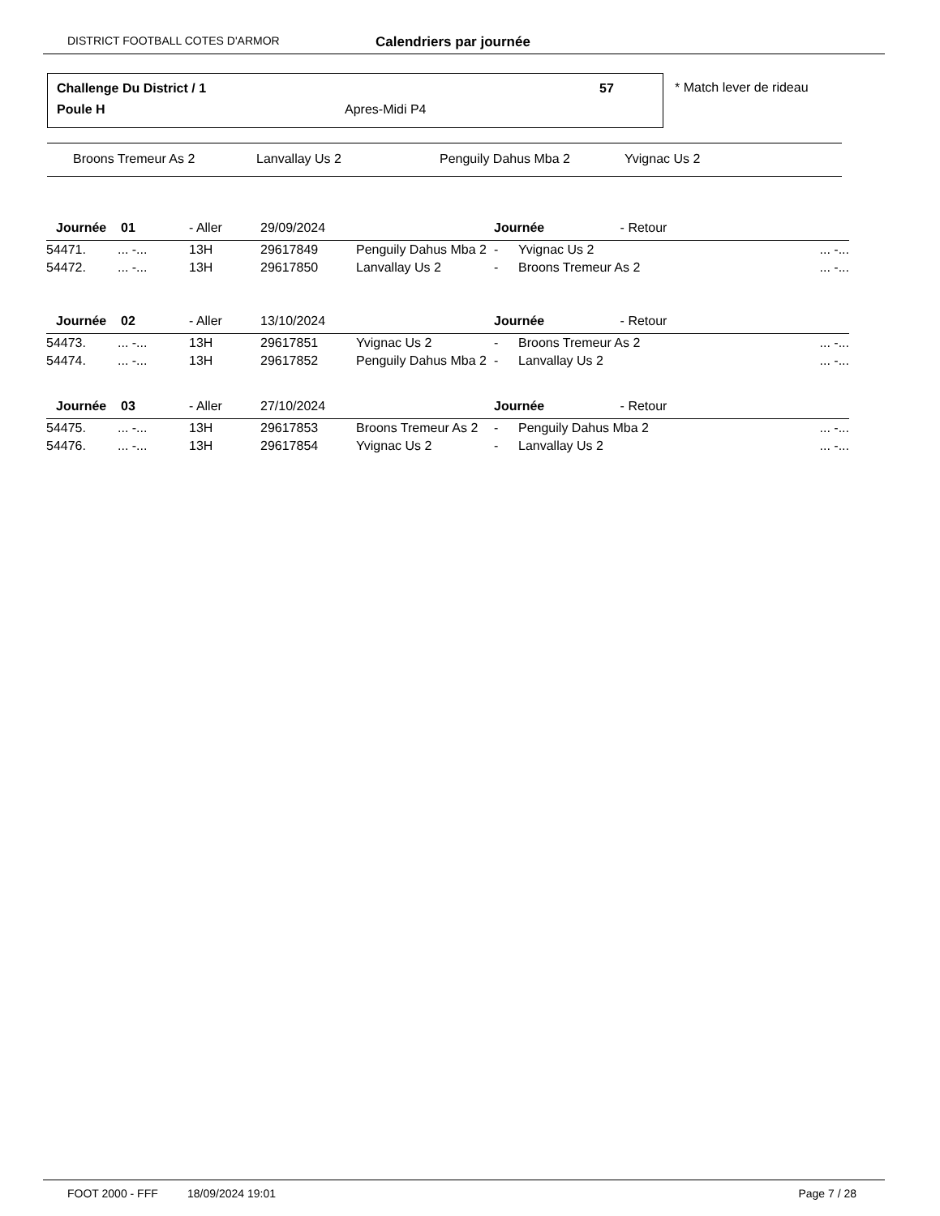DISTRICT FOOTBALL COTES D'ARMOR Calendriers par journée
Challenge Du District / 1 57
Poule H Apres-Midi P4
* Match lever de rideau
Broons Tremeur As 2 Lanvallay Us 2 Penguily Dahus Mba 2 Yvignac Us 2
| Journée 01 | | - Aller | 29/09/2024 | | Journée - Retour | | |
| 54471. | ... -... | 13H | 29617849 | Penguily Dahus Mba 2 | - | Yvignac Us 2 | ... -... |
| 54472. | ... -... | 13H | 29617850 | Lanvallay Us 2 | - | Broons Tremeur As 2 | ... -... |
| Journée 02 | | - Aller | 13/10/2024 | | Journée - Retour | | |
| 54473. | ... -... | 13H | 29617851 | Yvignac Us 2 | - | Broons Tremeur As 2 | ... -... |
| 54474. | ... -... | 13H | 29617852 | Penguily Dahus Mba 2 | - | Lanvallay Us 2 | ... -... |
| Journée 03 | | - Aller | 27/10/2024 | | Journée - Retour | | |
| 54475. | ... -... | 13H | 29617853 | Broons Tremeur As 2 | - | Penguily Dahus Mba 2 | ... -... |
| 54476. | ... -... | 13H | 29617854 | Yvignac Us 2 | - | Lanvallay Us 2 | ... -... |
FOOT 2000 - FFF 18/09/2024 19:01 Page 7 / 28